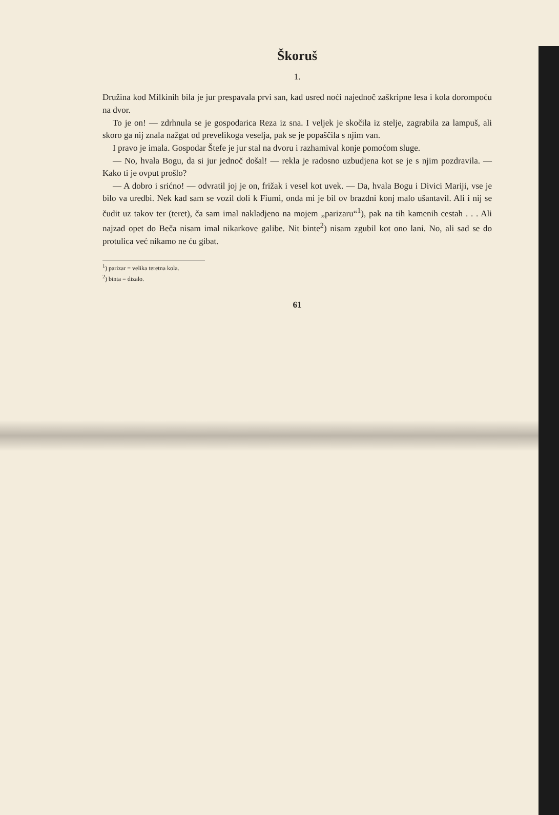Škoruš
1.
Družina kod Milkinih bila je jur prespavala prvi san, kad usred noći najednoč zaškripne lesa i kola dorompoću na dvor.
To je on! — zdrhnula se je gospodarica Reza iz sna. I veljek je skočila iz stelje, zagrabila za lampuš, ali skoro ga nij znala nažgat od prevelikoga veselja, pak se je popaščila s njim van.
I pravo je imala. Gospodar Štefe je jur stal na dvoru i razhamival konje pomoćom sluge.
— No, hvala Bogu, da si jur jednoč došal! — rekla je radosno uzbudjena kot se je s njim pozdravila. — Kako ti je ovput prošlo?
— A dobro i srićno! — odvratil joj je on, frižak i vesel kot uvek. — Da, hvala Bogu i Divici Mariji, vse je bilo va uredbi. Nek kad sam se vozil doli k Fiumi, onda mi je bil ov brazdni konj malo ušantavil. Ali i nij se čudit uz takov ter (teret), ča sam imal nakladjeno na mojem „parizaru“<sup>1</sup>), pak na tih kamenih cestah . . . Ali najzad opet do Beča nisam imal nikarkove galibe. Nit binte<sup>2</sup>) nisam zgubil kot ono lani. No, ali sad se do protulica već nikamo ne ću gibat.
<sup>1</sup>) parizar = velika teretna kola.
<sup>2</sup>) binta = dizalo.
61